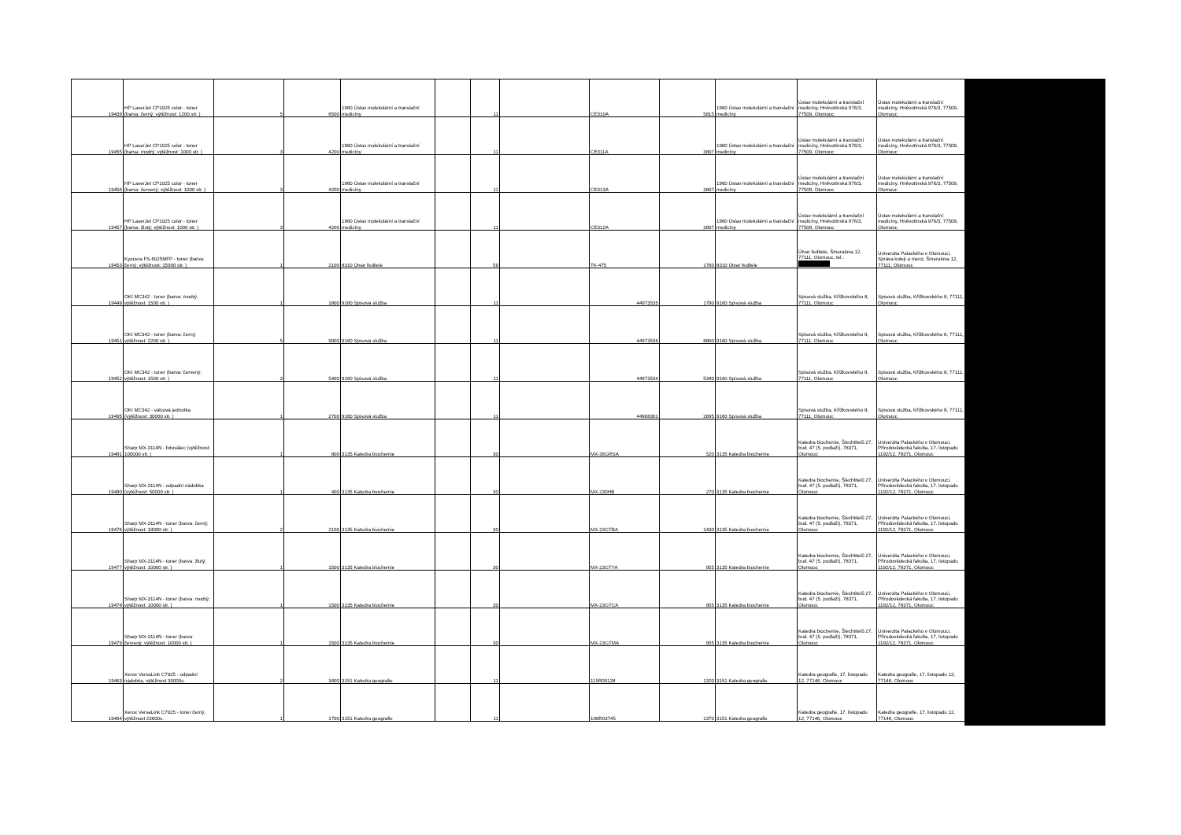| 19439 | HP LaserJet CP1025 color - toner (barva: černý; výtěžnost: 1200 str. ) | 5 | 6500 | 1960 Ústav molekulární a translační medicíny | | 11 | | CE310A | 5815 | 1960 Ústav molekulární a translační medicíny | Ústav molekulární a translační medicíny, Hněvotínská 976/3, 77509, Olomouc | Ústav molekulární a translační medicíny, Hněvotínská 976/3, 77509, Olomouc |
| 19455 | HP LaserJet CP1025 color - toner (barva: modrý; výtěžnost: 1000 str. ) | 3 | 4200 | 1960 Ústav molekulární a translační medicíny | | 11 | | CE311A | 3807 | 1960 Ústav molekulární a translační medicíny | Ústav molekulární a translační medicíny, Hněvotínská 976/3, 77509, Olomouc | Ústav molekulární a translační medicíny, Hněvotínská 976/3, 77509, Olomouc |
| 19456 | HP LaserJet CP1025 color - toner (barva: červený; výtěžnost: 1000 str. ) | 3 | 4200 | 1960 Ústav molekulární a translační medicíny | | 11 | | CE313A | 3807 | 1960 Ústav molekulární a translační medicíny | Ústav molekulární a translační medicíny, Hněvotínská 976/3, 77509, Olomouc | Ústav molekulární a translační medicíny, Hněvotínská 976/3, 77509, Olomouc |
| 19457 | HP LaserJet CP1025 color - toner (barva: žlutý; výtěžnost: 1000 str. ) | 3 | 4200 | 1960 Ústav molekulární a translační medicíny | | 11 | | CE312A | 3807 | 1960 Ústav molekulární a translační medicíny | Ústav molekulární a translační medicíny, Hněvotínská 976/3, 77509, Olomouc | Ústav molekulární a translační medicíny, Hněvotínská 976/3, 77509, Olomouc |
| 19453 | Kyocera FS-6025MFP - toner (barva: černý; výtěžnost: 15000 str. ) | 1 | 2100 | 8310 Útvar ředitele | | 59 | | TK-475 | 1760 | 8310 Útvar ředitele | Útvar ředitele, Šmeralova 12, 77111, Olomouc, tel.: | Univerzita Palackého v Olomouci, Správa kolejí a menz, Šmeralova 12, 77111, Olomouc |
| 19449 | OKI MC342 - toner (barva: modrý; výtěžnost: 1500 str. ) | 1 | 1800 | 9160 Spisová služba | | 11 | | 44973535 | 1790 | 9160 Spisová služba | Spisová služba, Křížkovského 8, 77111, Olomouc | Spisová služba, Křížkovského 8, 77111, Olomouc |
| 19451 | OKI MC342 - toner (barva: černý; výtěžnost: 2200 str. ) | 5 | 9000 | 9160 Spisová služba | | 11 | | 44973536 | 8800 | 9160 Spisová služba | Spisová služba, Křížkovského 8, 77111, Olomouc | Spisová služba, Křížkovského 8, 77111, Olomouc |
| 19452 | OKI MC342 - toner (barva: červený; výtěžnost: 1500 str. ) | 3 | 5400 | 9160 Spisová služba | | 11 | | 44973534 | 5340 | 9160 Spisová služba | Spisová služba, Křížkovského 8, 77111, Olomouc | Spisová služba, Křížkovského 8, 77111, Olomouc |
| 19495 | OKI MC342 - válcová jednotka (výtěžnost: 30000 str. ) | 1 | 2700 | 9160 Spisová služba | | 11 | | 44968301 | 2695 | 9160 Spisová služba | Spisová služba, Křížkovského 8, 77111, Olomouc | Spisová služba, Křížkovského 8, 77111, Olomouc |
| 19481 | Sharp MX-3114N - fotoválec (výtěžnost: 100000 str. ) | 1 | 800 | 3135 Katedra biochemie | | 30 | | MX-36GRSA | 520 | 3135 Katedra biochemie | Katedra biochemie, Šlechtitelů 27, bud. 47 (5. podlaží), 78371, Olomouc | Univerzita Palackého v Olomouci, Přírodovědecká fakulta, 17. listopadu 1192/12, 78371, Olomouc |
| 19480 | Sharp MX-3114N - odpadní nádobka (výtěžnost: 50000 str. ) | 1 | 400 | 3135 Katedra biochemie | | 30 | | MX-230HB | 270 | 3135 Katedra biochemie | Katedra biochemie, Šlechtitelů 27, bud. 47 (5. podlaží), 78371, Olomouc | Univerzita Palackého v Olomouci, Přírodovědecká fakulta, 17. listopadu 1192/12, 78371, Olomouc |
| 19476 | Sharp MX-3114N - toner (barva: černý; výtěžnost: 18000 str. ) | 2 | 2100 | 3135 Katedra biochemie | | 30 | | MX-23GTBA | 1430 | 3135 Katedra biochemie | Katedra biochemie, Šlechtitelů 27, bud. 47 (5. podlaží), 78371, Olomouc | Univerzita Palackého v Olomouci, Přírodovědecká fakulta, 17. listopadu 1192/12, 78371, Olomouc |
| 19477 | Sharp MX-3114N - toner (barva: žlutý; výtěžnost: 10000 str. ) | 1 | 1500 | 3135 Katedra biochemie | | 30 | | MX-23GTYA | 955 | 3135 Katedra biochemie | Katedra biochemie, Šlechtitelů 27, bud. 47 (5. podlaží), 78371, Olomouc | Univerzita Palackého v Olomouci, Přírodovědecká fakulta, 17. listopadu 1192/12, 78371, Olomouc |
| 19478 | Sharp MX-3114N - toner (barva: modrý; výtěžnost: 10000 str. ) | 1 | 1500 | 3135 Katedra biochemie | | 30 | | MX-23GTCA | 955 | 3135 Katedra biochemie | Katedra biochemie, Šlechtitelů 27, bud. 47 (5. podlaží), 78371, Olomouc | Univerzita Palackého v Olomouci, Přírodovědecká fakulta, 17. listopadu 1192/12, 78371, Olomouc |
| 19479 | Sharp MX-3114N - toner (barva: červený; výtěžnost: 10000 str. ) | 1 | 1500 | 3135 Katedra biochemie | | 30 | | MX-23GTMA | 955 | 3135 Katedra biochemie | Katedra biochemie, Šlechtitelů 27, bud. 47 (5. podlaží), 78371, Olomouc | Univerzita Palackého v Olomouci, Přírodovědecká fakulta, 17. listopadu 1192/12, 78371, Olomouc |
| 19463 | Xerox VersaLink C7025 - odpadní nádobka, výtěžnost 30000s. | 2 | 3400 | 3151 Katedra geografie | | 11 | | 115R00128 | 1320 | 3151 Katedra geografie | Katedra geografie, 17. listopadu 12, 77146, Olomouc | Katedra geografie, 17. listopadu 12, 77146, Olomouc |
| 19464 | Xerox VersaLink C7025 - toner černý, výtěžnost 23600s. | 1 | 1700 | 3151 Katedra geografie | | 11 | | 106R03745 | 1370 | 3151 Katedra geografie | Katedra geografie, 17. listopadu 12, 77146, Olomouc | Katedra geografie, 17. listopadu 12, 77146, Olomouc |